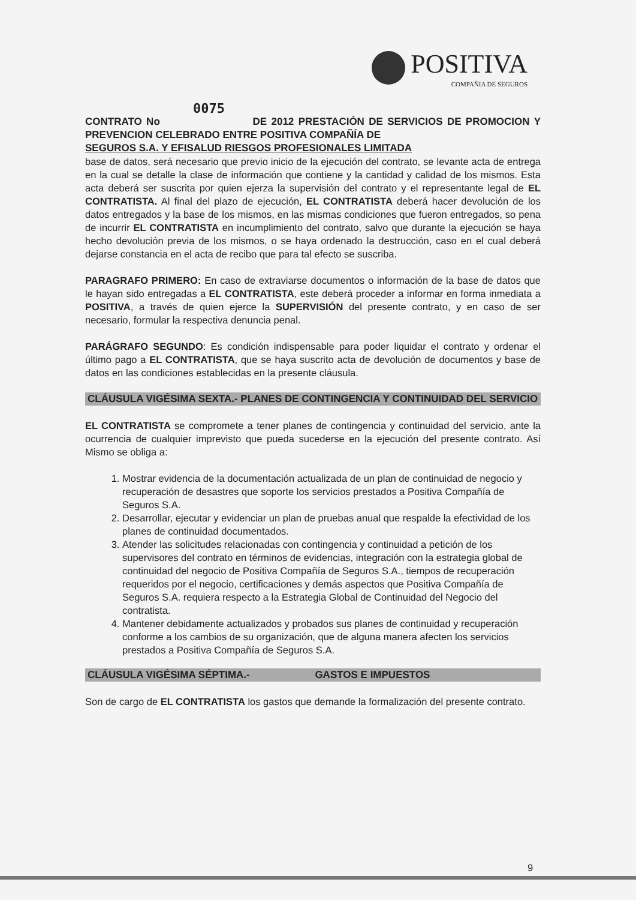POSITIVA
COMPAÑIA DE SEGUROS
0075
CONTRATO No DE 2012 PRESTACIÓN DE SERVICIOS DE PROMOCION Y PREVENCION CELEBRADO ENTRE POSITIVA COMPAÑÍA DE
SEGUROS S.A. Y EFISALUD RIESGOS PROFESIONALES LIMITADA
base de datos, será necesario que previo inicio de la ejecución del contrato, se levante acta de entrega en la cual se detalle la clase de información que contiene y la cantidad y calidad de los mismos. Esta acta deberá ser suscrita por quien ejerza la supervisión del contrato y el representante legal de EL CONTRATISTA. Al final del plazo de ejecución, EL CONTRATISTA deberá hacer devolución de los datos entregados y la base de los mismos, en las mismas condiciones que fueron entregados, so pena de incurrir EL CONTRATISTA en incumplimiento del contrato, salvo que durante la ejecución se haya hecho devolución previa de los mismos, o se haya ordenado la destrucción, caso en el cual deberá dejarse constancia en el acta de recibo que para tal efecto se suscriba.
PARAGRAFO PRIMERO: En caso de extraviarse documentos o información de la base de datos que le hayan sido entregadas a EL CONTRATISTA, este deberá proceder a informar en forma inmediata a POSITIVA, a través de quien ejerce la SUPERVISIÓN del presente contrato, y en caso de ser necesario, formular la respectiva denuncia penal.
PARÁGRAFO SEGUNDO: Es condición indispensable para poder liquidar el contrato y ordenar el último pago a EL CONTRATISTA, que se haya suscrito acta de devolución de documentos y base de datos en las condiciones establecidas en la presente cláusula.
CLÁUSULA VIGÉSIMA SEXTA.- PLANES DE CONTINGENCIA Y CONTINUIDAD DEL SERVICIO
EL CONTRATISTA se compromete a tener planes de contingencia y continuidad del servicio, ante la ocurrencia de cualquier imprevisto que pueda sucederse en la ejecución del presente contrato. Así Mismo se obliga a:
1. Mostrar evidencia de la documentación actualizada de un plan de continuidad de negocio y recuperación de desastres que soporte los servicios prestados a Positiva Compañía de Seguros S.A.
2. Desarrollar, ejecutar y evidenciar un plan de pruebas anual que respalde la efectividad de los planes de continuidad documentados.
3. Atender las solicitudes relacionadas con contingencia y continuidad a petición de los supervisores del contrato en términos de evidencias, integración con la estrategia global de continuidad del negocio de Positiva Compañía de Seguros S.A., tiempos de recuperación requeridos por el negocio, certificaciones y demás aspectos que Positiva Compañía de Seguros S.A. requiera respecto a la Estrategia Global de Continuidad del Negocio del contratista.
4. Mantener debidamente actualizados y probados sus planes de continuidad y recuperación conforme a los cambios de su organización, que de alguna manera afecten los servicios prestados a Positiva Compañía de Seguros S.A.
CLÁUSULA VIGÉSIMA SÉPTIMA.- GASTOS E IMPUESTOS
Son de cargo de EL CONTRATISTA los gastos que demande la formalización del presente contrato.
9